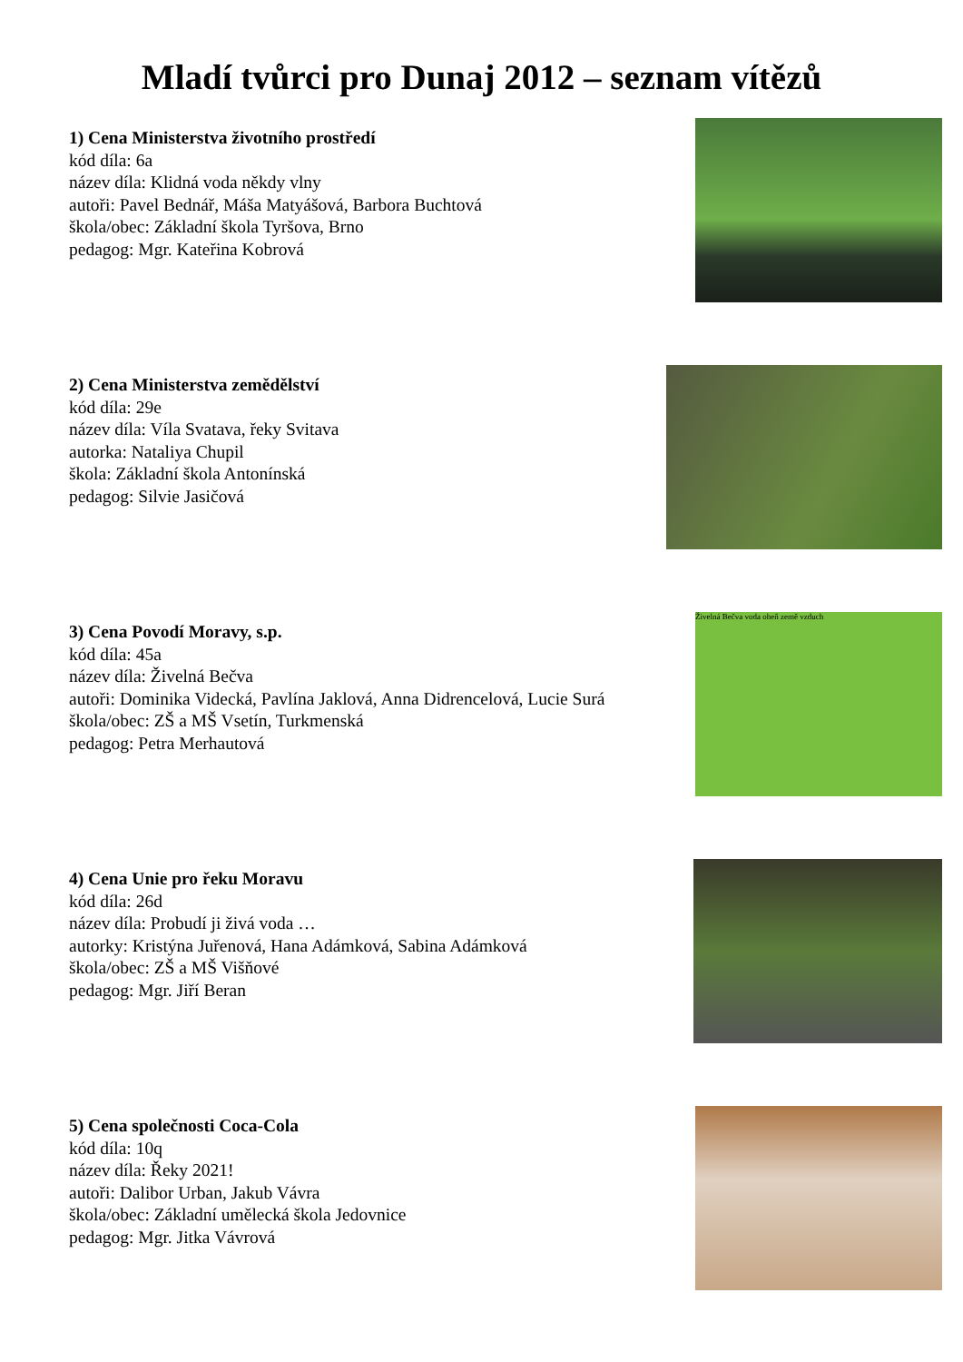Mladí tvůrci pro Dunaj 2012 – seznam vítězů
1) Cena Ministerstva životního prostředí
kód díla: 6a
název díla: Klidná voda někdy vlny
autoři: Pavel Bednář, Máša Matyášová, Barbora Buchtová
škola/obec: Základní škola Tyršova, Brno
pedagog: Mgr. Kateřina Kobrová
2) Cena Ministerstva zemědělství
kód díla: 29e
název díla: Víla Svatava, řeky Svitava
autorka: Nataliya Chupil
škola: Základní škola Antonínská
pedagog: Silvie Jasičová
3) Cena Povodí Moravy, s.p.
kód díla: 45a
název díla: Živelná Bečva
autoři: Dominika Videcká, Pavlína Jaklová, Anna Didrencelová, Lucie Surá
škola/obec: ZŠ a MŠ Vsetín, Turkmenská
pedagog: Petra Merhautová
Živelná Bečva voda oheň země vzduch
4) Cena Unie pro řeku Moravu
kód díla: 26d
název díla: Probudí ji živá voda …
autorky: Kristýna Juřenová, Hana Adámková, Sabina Adámková
škola/obec: ZŠ a MŠ Višňové
pedagog: Mgr. Jiří Beran
5) Cena společnosti Coca-Cola
kód díla: 10q
název díla: Řeky 2021!
autoři: Dalibor Urban, Jakub Vávra
škola/obec: Základní umělecká škola Jedovnice
pedagog: Mgr. Jitka Vávrová